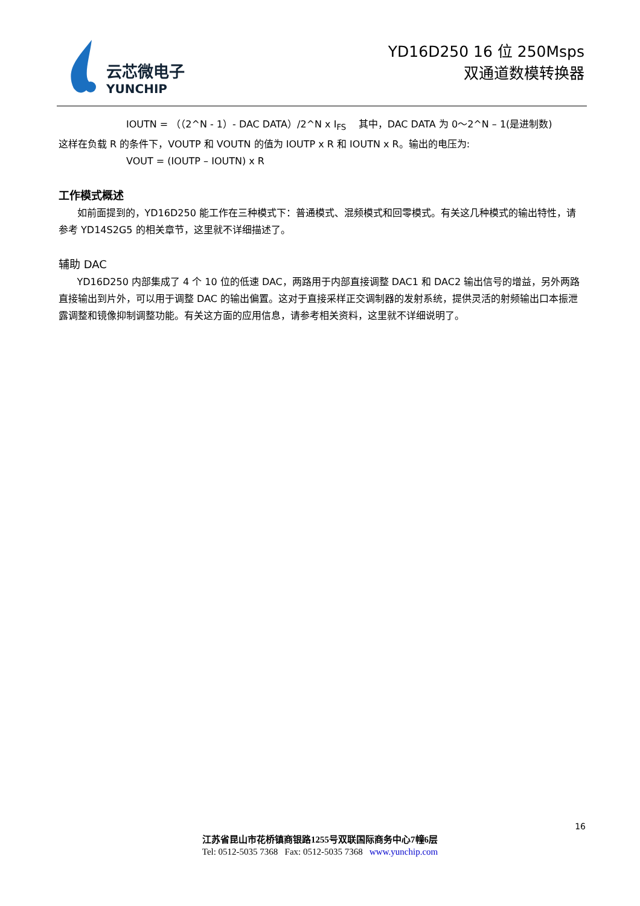云芯微电子
YUNCHIP
YD16D250 16 位 250Msps
双通道数模转换器
IOUTN = （（2^N - 1）- DAC DATA）/2^N x I<sub>FS</sub> 其中，DAC DATA 为 0～2^N – 1(是进制数)
这样在负载 R 的条件下，VOUTP 和 VOUTN 的值为 IOUTP x R 和 IOUTN x R。输出的电压为:
VOUT = (IOUTP – IOUTN) x R
工作模式概述
如前面提到的，YD16D250 能工作在三种模式下：普通模式、混频模式和回零模式。有关这几种模式的输出特性，请参考 YD14S2G5 的相关章节，这里就不详细描述了。
辅助 DAC
YD16D250 内部集成了 4 个 10 位的低速 DAC，两路用于内部直接调整 DAC1 和 DAC2 输出信号的增益，另外两路直接输出到片外，可以用于调整 DAC 的输出偏置。这对于直接采样正交调制器的发射系统，提供灵活的射频输出口本振泄露调整和镜像抑制调整功能。有关这方面的应用信息，请参考相关资料，这里就不详细说明了。
16
江苏省昆山市花桥镇商银路1255号双联国际商务中心7幢6层
Tel: 0512-5035 7368 Fax: 0512-5035 7368 www.yunchip.com